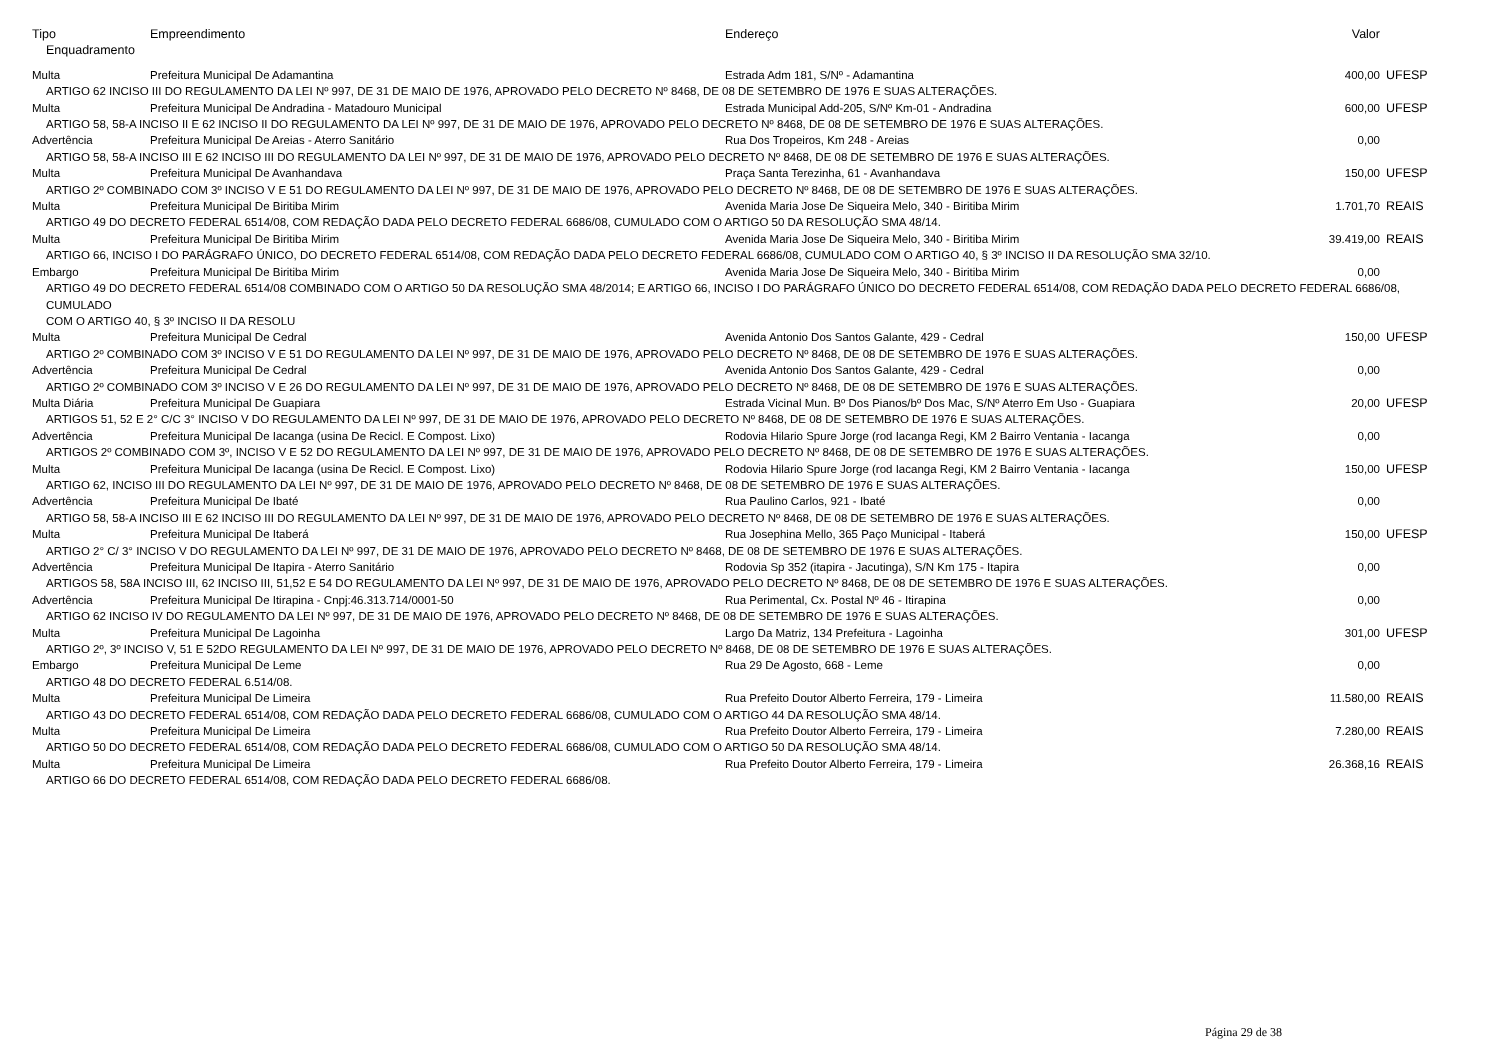| Tipo | Empreendimento | Endereço | Valor | |
| --- | --- | --- | --- | --- |
| Enquadramento | | | | |
| Multa | Prefeitura Municipal De Adamantina | Estrada Adm 181, S/Nº - Adamantina | 400,00 | UFESP |
| ARTIGO 62 INCISO III DO REGULAMENTO DA LEI Nº 997, DE 31 DE MAIO DE 1976, APROVADO PELO DECRETO Nº 8468, DE 08 DE SETEMBRO DE 1976 E SUAS ALTERAÇÕES. | | | | |
| Multa | Prefeitura Municipal De Andradina - Matadouro Municipal | Estrada Municipal Add-205, S/Nº Km-01 - Andradina | 600,00 | UFESP |
| ARTIGO 58, 58-A INCISO II E 62 INCISO II DO REGULAMENTO DA LEI Nº 997, DE 31 DE MAIO DE 1976, APROVADO PELO DECRETO Nº 8468, DE 08 DE SETEMBRO DE 1976 E SUAS ALTERAÇÕES. | | | | |
| Advertência | Prefeitura Municipal De Areias - Aterro Sanitário | Rua Dos Tropeiros, Km 248 - Areias | 0,00 | |
| ARTIGO 58, 58-A INCISO III E 62 INCISO III DO REGULAMENTO DA LEI Nº 997, DE 31 DE MAIO DE 1976, APROVADO PELO DECRETO Nº 8468, DE 08 DE SETEMBRO DE 1976 E SUAS ALTERAÇÕES. | | | | |
| Multa | Prefeitura Municipal De Avanhandava | Praça Santa Terezinha, 61 - Avanhandava | 150,00 | UFESP |
| ARTIGO 2º COMBINADO COM 3º INCISO V E 51 DO REGULAMENTO DA LEI Nº 997, DE 31 DE MAIO DE 1976, APROVADO PELO DECRETO Nº 8468, DE 08 DE SETEMBRO DE 1976 E SUAS ALTERAÇÕES. | | | | |
| Multa | Prefeitura Municipal De Biritiba Mirim | Avenida Maria Jose De Siqueira Melo, 340 - Biritiba Mirim | 1.701,70 | REAIS |
| ARTIGO 49 DO DECRETO FEDERAL 6514/08, COM REDAÇÃO DADA PELO DECRETO FEDERAL 6686/08, CUMULADO COM O ARTIGO 50 DA RESOLUÇÃO SMA 48/14. | | | | |
| Multa | Prefeitura Municipal De Biritiba Mirim | Avenida Maria Jose De Siqueira Melo, 340 - Biritiba Mirim | 39.419,00 | REAIS |
| ARTIGO 66, INCISO I DO PARÁGRAFO ÚNICO, DO DECRETO FEDERAL 6514/08, COM REDAÇÃO DADA PELO DECRETO FEDERAL 6686/08, CUMULADO COM O ARTIGO 40, § 3º INCISO II DA RESOLUÇÃO SMA 32/10. | | | | |
| Embargo | Prefeitura Municipal De Biritiba Mirim | Avenida Maria Jose De Siqueira Melo, 340 - Biritiba Mirim | 0,00 | |
| ARTIGO 49 DO DECRETO FEDERAL 6514/08 COMBINADO COM O ARTIGO 50 DA RESOLUÇÃO SMA 48/2014; E ARTIGO 66, INCISO I DO PARÁGRAFO ÚNICO DO DECRETO FEDERAL 6514/08, COM REDAÇÃO DADA PELO DECRETO FEDERAL 6686/08, CUMULADO COM O ARTIGO 40, § 3º INCISO II DA RESOLU | | | | |
| Multa | Prefeitura Municipal De Cedral | Avenida Antonio Dos Santos Galante, 429 - Cedral | 150,00 | UFESP |
| ARTIGO 2º COMBINADO COM 3º INCISO V E 51 DO REGULAMENTO DA LEI Nº 997, DE 31 DE MAIO DE 1976, APROVADO PELO DECRETO Nº 8468, DE 08 DE SETEMBRO DE 1976 E SUAS ALTERAÇÕES. | | | | |
| Advertência | Prefeitura Municipal De Cedral | Avenida Antonio Dos Santos Galante, 429 - Cedral | 0,00 | |
| ARTIGO 2º COMBINADO COM 3º INCISO V E 26 DO REGULAMENTO DA LEI Nº 997, DE 31 DE MAIO DE 1976, APROVADO PELO DECRETO Nº 8468, DE 08 DE SETEMBRO DE 1976 E SUAS ALTERAÇÕES. | | | | |
| Multa Diária | Prefeitura Municipal De Guapiara | Estrada Vicinal Mun. Bº Dos Pianos/bº Dos Mac, S/Nº Aterro Em Uso - Guapiara | 20,00 | UFESP |
| ARTIGOS 51, 52 E 2° C/C 3° INCISO V DO REGULAMENTO DA LEI Nº 997, DE 31 DE MAIO DE 1976, APROVADO PELO DECRETO Nº 8468, DE 08 DE SETEMBRO DE 1976 E SUAS ALTERAÇÕES. | | | | |
| Advertência | Prefeitura Municipal De Iacanga (usina De Recicl. E Compost. Lixo) | Rodovia Hilario Spure Jorge (rod Iacanga Regi, KM 2 Bairro Ventania - Iacanga | 0,00 | |
| ARTIGOS 2º COMBINADO COM 3º, INCISO V E 52 DO REGULAMENTO DA LEI Nº 997, DE 31 DE MAIO DE 1976, APROVADO PELO DECRETO Nº 8468, DE 08 DE SETEMBRO DE 1976 E SUAS ALTERAÇÕES. | | | | |
| Multa | Prefeitura Municipal De Iacanga (usina De Recicl. E Compost. Lixo) | Rodovia Hilario Spure Jorge (rod Iacanga Regi, KM 2 Bairro Ventania - Iacanga | 150,00 | UFESP |
| ARTIGO 62, INCISO III DO REGULAMENTO DA LEI Nº 997, DE 31 DE MAIO DE 1976, APROVADO PELO DECRETO Nº 8468, DE 08 DE SETEMBRO DE 1976 E SUAS ALTERAÇÕES. | | | | |
| Advertência | Prefeitura Municipal De Ibaté | Rua Paulino Carlos, 921 - Ibaté | 0,00 | |
| ARTIGO 58, 58-A INCISO III E 62 INCISO III DO REGULAMENTO DA LEI Nº 997, DE 31 DE MAIO DE 1976, APROVADO PELO DECRETO Nº 8468, DE 08 DE SETEMBRO DE 1976 E SUAS ALTERAÇÕES. | | | | |
| Multa | Prefeitura Municipal De Itaberá | Rua Josephina Mello, 365 Paço Municipal - Itaberá | 150,00 | UFESP |
| ARTIGO 2° C/ 3° INCISO V DO REGULAMENTO DA LEI Nº 997, DE 31 DE MAIO DE 1976, APROVADO PELO DECRETO Nº 8468, DE 08 DE SETEMBRO DE 1976 E SUAS ALTERAÇÕES. | | | | |
| Advertência | Prefeitura Municipal De Itapira - Aterro Sanitário | Rodovia Sp 352 (itapira - Jacutinga), S/N Km 175 - Itapira | 0,00 | |
| ARTIGOS 58, 58A INCISO III, 62 INCISO III, 51,52 E 54 DO REGULAMENTO DA LEI Nº 997, DE 31 DE MAIO DE 1976, APROVADO PELO DECRETO Nº 8468, DE 08 DE SETEMBRO DE 1976 E SUAS ALTERAÇÕES. | | | | |
| Advertência | Prefeitura Municipal De Itirapina - Cnpj:46.313.714/0001-50 | Rua Perimental, Cx. Postal Nº 46 - Itirapina | 0,00 | |
| ARTIGO 62 INCISO IV DO REGULAMENTO DA LEI Nº 997, DE 31 DE MAIO DE 1976, APROVADO PELO DECRETO Nº 8468, DE 08 DE SETEMBRO DE 1976 E SUAS ALTERAÇÕES. | | | | |
| Multa | Prefeitura Municipal De Lagoinha | Largo Da Matriz, 134 Prefeitura - Lagoinha | 301,00 | UFESP |
| ARTIGO 2º, 3º INCISO V, 51 E 52DO REGULAMENTO DA LEI Nº 997, DE 31 DE MAIO DE 1976, APROVADO PELO DECRETO Nº 8468, DE 08 DE SETEMBRO DE 1976 E SUAS ALTERAÇÕES. | | | | |
| Embargo | Prefeitura Municipal De Leme | Rua 29 De Agosto, 668 - Leme | 0,00 | |
| ARTIGO 48 DO DECRETO FEDERAL 6.514/08. | | | | |
| Multa | Prefeitura Municipal De Limeira | Rua Prefeito Doutor Alberto Ferreira, 179 - Limeira | 11.580,00 | REAIS |
| ARTIGO 43 DO DECRETO FEDERAL 6514/08, COM REDAÇÃO DADA PELO DECRETO FEDERAL 6686/08, CUMULADO COM O ARTIGO 44 DA RESOLUÇÃO SMA 48/14. | | | | |
| Multa | Prefeitura Municipal De Limeira | Rua Prefeito Doutor Alberto Ferreira, 179 - Limeira | 7.280,00 | REAIS |
| ARTIGO 50 DO DECRETO FEDERAL 6514/08, COM REDAÇÃO DADA PELO DECRETO FEDERAL 6686/08, CUMULADO COM O ARTIGO 50 DA RESOLUÇÃO SMA 48/14. | | | | |
| Multa | Prefeitura Municipal De Limeira | Rua Prefeito Doutor Alberto Ferreira, 179 - Limeira | 26.368,16 | REAIS |
| ARTIGO 66 DO DECRETO FEDERAL 6514/08, COM REDAÇÃO DADA PELO DECRETO FEDERAL 6686/08. | | | | |
Página 29 de 38